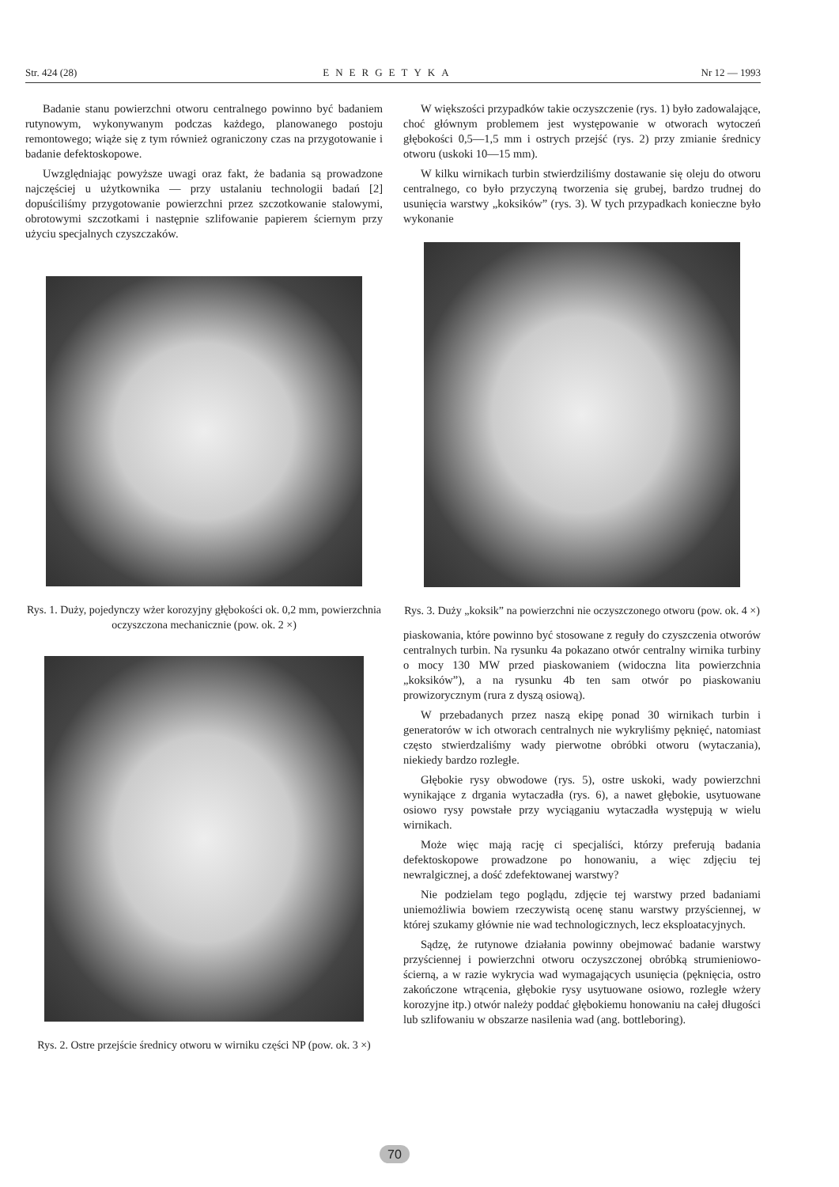Str. 424 (28) ENERGETYKA Nr 12 — 1993
Badanie stanu powierzchni otworu centralnego powinno być badaniem rutynowym, wykonywanym podczas każdego, planowanego postoju remontowego; wiąże się z tym również ograniczony czas na przygotowanie i badanie defektoskopowe.
Uwzględniając powyższe uwagi oraz fakt, że badania są prowadzone najczęściej u użytkownika — przy ustalaniu technologii badań [2] dopuściliśmy przygotowanie powierzchni przez szczotkowanie stalowymi, obrotowymi szczotkami i następnie szlifowanie papierem ściernym przy użyciu specjalnych czyszczaków.
Rys. 1. Duży, pojedynczy wżer korozyjny głębokości ok. 0,2 mm, powierzchnia oczyszczona mechanicznie (pow. ok. 2 ×)
Rys. 2. Ostre przejście średnicy otworu w wirniku części NP (pow. ok. 3 ×)
W większości przypadków takie oczyszczenie (rys. 1) było zadowalające, choć głównym problemem jest występowanie w otworach wytoczeń głębokości 0,5—1,5 mm i ostrych przejść (rys. 2) przy zmianie średnicy otworu (uskoki 10—15 mm).
W kilku wirnikach turbin stwierdziliśmy dostawanie się oleju do otworu centralnego, co było przyczyną tworzenia się grubej, bardzo trudnej do usunięcia warstwy „koksików” (rys. 3). W tych przypadkach konieczne było wykonanie
Rys. 3. Duży „koksik” na powierzchni nie oczyszczonego otworu (pow. ok. 4 ×)
piaskowania, które powinno być stosowane z reguły do czyszczenia otworów centralnych turbin. Na rysunku 4a pokazano otwór centralny wirnika turbiny o mocy 130 MW przed piaskowaniem (widoczna lita powierzchnia „koksików”), a na rysunku 4b ten sam otwór po piaskowaniu prowizorycznym (rura z dyszą osiową).
W przebadanych przez naszą ekipę ponad 30 wirnikach turbin i generatorów w ich otworach centralnych nie wykryliśmy pęknięć, natomiast często stwierdzaliśmy wady pierwotne obróbki otworu (wytaczania), niekiedy bardzo rozległe.
Głębokie rysy obwodowe (rys. 5), ostre uskoki, wady powierzchni wynikające z drgania wytaczadła (rys. 6), a nawet głębokie, usytuowane osiowo rysy powstałe przy wyciąganiu wytaczadła występują w wielu wirnikach.
Może więc mają rację ci specjaliści, którzy preferują badania defektoskopowe prowadzone po honowaniu, a więc zdjęciu tej newralgicznej, a dość zdefektowanej warstwy?
Nie podzielam tego poglądu, zdjęcie tej warstwy przed badaniami uniemożliwia bowiem rzeczywistą ocenę stanu warstwy przyściennej, w której szukamy głównie nie wad technologicznych, lecz eksploatacyjnych.
Sądzę, że rutynowe działania powinny obejmować badanie warstwy przyściennej i powierzchni otworu oczyszczonej obróbką strumieniowo-ścierną, a w razie wykrycia wad wymagających usunięcia (pęknięcia, ostro zakończone wtrącenia, głębokie rysy usytuowane osiowo, rozległe wżery korozyjne itp.) otwór należy poddać głębokiemu honowaniu na całej długości lub szlifowaniu w obszarze nasilenia wad (ang. bottleboring).
70